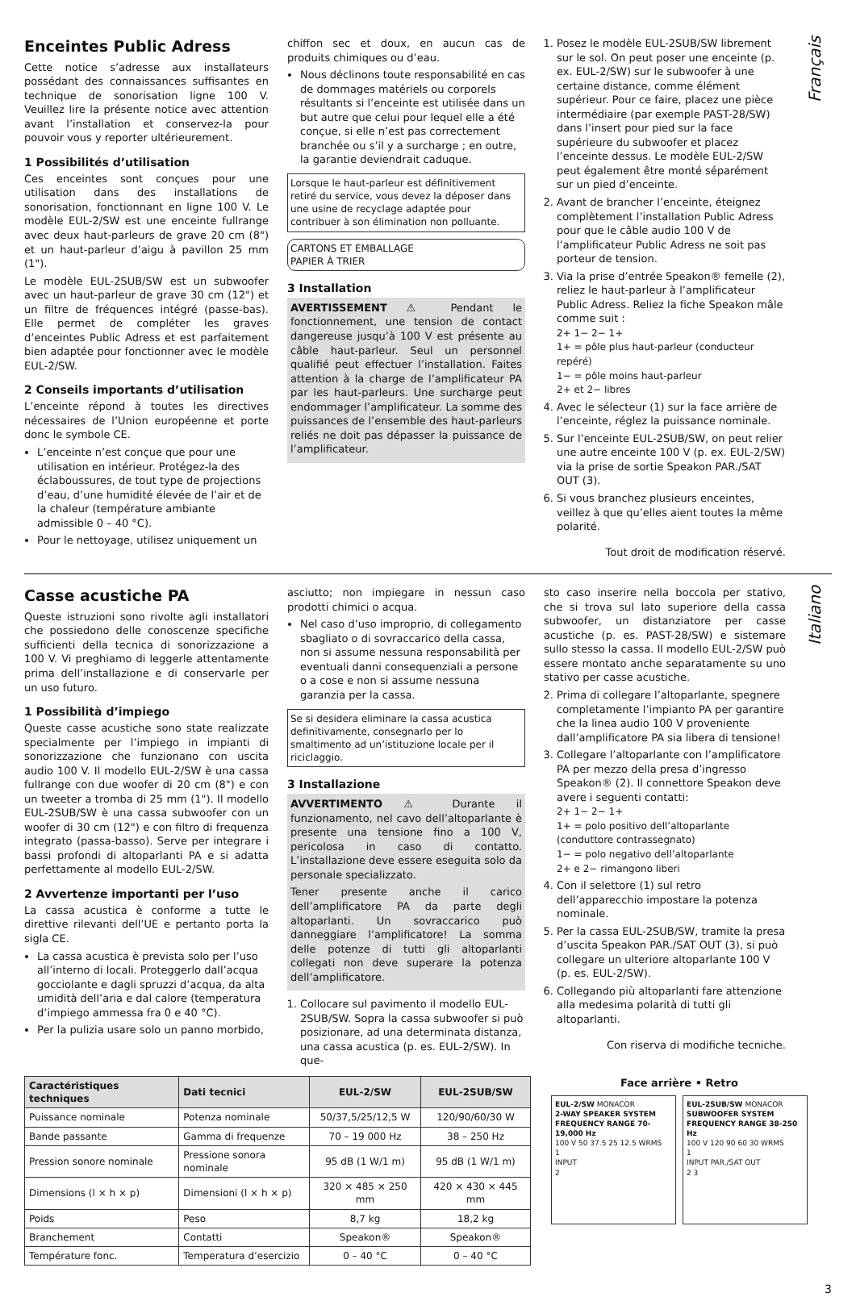Enceintes Public Adress
Cette notice s’adresse aux installateurs possédant des connaissances suffisantes en technique de sonorisation ligne 100 V. Veuillez lire la présente notice avec attention avant l’installation et conservez-la pour pouvoir vous y reporter ultérieurement.
1 Possibilités d’utilisation
Ces enceintes sont conçues pour une utilisation dans des installations de sonorisation, fonctionnant en ligne 100 V. Le modèle EUL-2/SW est une enceinte fullrange avec deux haut-parleurs de grave 20 cm (8") et un haut-parleur d’aigu à pavillon 25 mm (1").
Le modèle EUL-2SUB/SW est un subwoofer avec un haut-parleur de grave 30 cm (12") et un filtre de fréquences intégré (passe-bas). Elle permet de compléter les graves d’enceintes Public Adress et est parfaitement bien adaptée pour fonctionner avec le modèle EUL-2/SW.
2 Conseils importants d’utilisation
L’enceinte répond à toutes les directives nécessaires de l’Union européenne et porte donc le symbole CE.
L’enceinte n’est conçue que pour une utilisation en intérieur. Protégez-la des éclaboussures, de tout type de projections d’eau, d’une humidité élevée de l’air et de la chaleur (température ambiante admissible 0 – 40 °C).
Pour le nettoyage, utilisez uniquement un
chiffon sec et doux, en aucun cas de produits chimiques ou d’eau.
Nous déclinons toute responsabilité en cas de dommages matériels ou corporels résultants si l’enceinte est utilisée dans un but autre que celui pour lequel elle a été conçue, si elle n’est pas correctement branchée ou s’il y a surcharge ; en outre, la garantie deviendrait caduque.
Lorsque le haut-parleur est définitivement retiré du service, vous devez la déposer dans une usine de recyclage adaptée pour contribuer à son élimination non polluante.
CARTONS ET EMBALLAGE
PAPIER À TRIER
3 Installation
AVERTISSEMENT ⚠ Pendant le fonctionnement, une tension de contact dangereuse jusqu’à 100 V est présente au câble haut-parleur. Seul un personnel qualifié peut effectuer l’installation. Faites attention à la charge de l’amplificateur PA par les haut-parleurs. Une surcharge peut endommager l’amplificateur. La somme des puissances de l’ensemble des haut-parleurs reliés ne doit pas dépasser la puissance de l’amplificateur.
1. Posez le modèle EUL-2SUB/SW librement sur le sol. On peut poser une enceinte (p. ex. EUL-2/SW) sur le subwoofer à une certaine distance, comme élément supérieur. Pour ce faire, placez une pièce intermédiaire (par exemple PAST-28/SW) dans l’insert pour pied sur la face supérieure du subwoofer et placez l’enceinte dessus. Le modèle EUL-2/SW peut également être monté séparément sur un pied d’enceinte.
2. Avant de brancher l’enceinte, éteignez complètement l’installation Public Adress pour que le câble audio 100 V de l’amplificateur Public Adress ne soit pas porteur de tension.
3. Via la prise d’entrée Speakon® femelle (2), reliez le haut-parleur à l’amplificateur Public Adress. Reliez la fiche Speakon mâle comme suit :
2+ 1− 2− 1+
1+ = pôle plus haut-parleur (conducteur repéré)
1− = pôle moins haut-parleur
2+ et 2− libres
4. Avec le sélecteur (1) sur la face arrière de l’enceinte, réglez la puissance nominale.
5. Sur l’enceinte EUL-2SUB/SW, on peut relier une autre enceinte 100 V (p. ex. EUL-2/SW) via la prise de sortie Speakon PAR./SAT OUT (3).
6. Si vous branchez plusieurs enceintes, veillez à que qu’elles aient toutes la même polarité.
Tout droit de modification réservé.
Français
Casse acustiche PA
Queste istruzioni sono rivolte agli installatori che possiedono delle conoscenze specifiche sufficienti della tecnica di sonorizzazione a 100 V. Vi preghiamo di leggerle attentamente prima dell’installazione e di conservarle per un uso futuro.
1 Possibilità d’impiego
Queste casse acustiche sono state realizzate specialmente per l’impiego in impianti di sonorizzazione che funzionano con uscita audio 100 V. Il modello EUL-2/SW è una cassa fullrange con due woofer di 20 cm (8") e con un tweeter a tromba di 25 mm (1"). Il modello EUL-2SUB/SW è una cassa subwoofer con un woofer di 30 cm (12") e con filtro di frequenza integrato (passa-basso). Serve per integrare i bassi profondi di altoparlanti PA e si adatta perfettamente al modello EUL-2/SW.
2 Avvertenze importanti per l’uso
La cassa acustica è conforme a tutte le direttive rilevanti dell’UE e pertanto porta la sigla CE.
La cassa acustica è prevista solo per l’uso all’interno di locali. Proteggerlo dall’acqua gocciolante e dagli spruzzi d’acqua, da alta umidità dell’aria e dal calore (temperatura d’impiego ammessa fra 0 e 40 °C).
Per la pulizia usare solo un panno morbido,
asciutto; non impiegare in nessun caso prodotti chimici o acqua.
Nel caso d’uso improprio, di collegamento sbagliato o di sovraccarico della cassa, non si assume nessuna responsabilità per eventuali danni consequenziali a persone o a cose e non si assume nessuna garanzia per la cassa.
Se si desidera eliminare la cassa acustica definitivamente, consegnarlo per lo smaltimento ad un’istituzione locale per il riciclaggio.
3 Installazione
AVVERTIMENTO ⚠ Durante il funzionamento, nel cavo dell’altoparlante è presente una tensione fino a 100 V, pericolosa in caso di contatto. L’installazione deve essere eseguita solo da personale specializzato.
Tener presente anche il carico dell’amplificatore PA da parte degli altoparlanti. Un sovraccarico può danneggiare l’amplificatore! La somma delle potenze di tutti gli altoparlanti collegati non deve superare la potenza dell’amplificatore.
1. Collocare sul pavimento il modello EUL-2SUB/SW. Sopra la cassa subwoofer si può posizionare, ad una determinata distanza, una cassa acustica (p. es. EUL-2/SW). In que-
sto caso inserire nella boccola per stativo, che si trova sul lato superiore della cassa subwoofer, un distanziatore per casse acustiche (p. es. PAST-28/SW) e sistemare sullo stesso la cassa. Il modello EUL-2/SW può essere montato anche separatamente su uno stativo per casse acustiche.
2. Prima di collegare l’altoparlante, spegnere completamente l’impianto PA per garantire che la linea audio 100 V proveniente dall’amplificatore PA sia libera di tensione!
3. Collegare l’altoparlante con l’amplificatore PA per mezzo della presa d’ingresso Speakon® (2). Il connettore Speakon deve avere i seguenti contatti:
2+ 1− 2− 1+
1+ = polo positivo dell’altoparlante (conduttore contrassegnato)
1− = polo negativo dell’altoparlante
2+ e 2− rimangono liberi
4. Con il selettore (1) sul retro dell’apparecchio impostare la potenza nominale.
5. Per la cassa EUL-2SUB/SW, tramite la presa d’uscita Speakon PAR./SAT OUT (3), si può collegare un ulteriore altoparlante 100 V (p. es. EUL-2/SW).
6. Collegando più altoparlanti fare attenzione alla medesima polarità di tutti gli altoparlanti.
Con riserva di modifiche tecniche.
Italiano
| Caractéristiques techniques | Dati tecnici | EUL-2/SW | EUL-2SUB/SW |
| --- | --- | --- | --- |
| Puissance nominale | Potenza nominale | 50/37,5/25/12,5 W | 120/90/60/30 W |
| Bande passante | Gamma di frequenze | 70 – 19 000 Hz | 38 – 250 Hz |
| Pression sonore nominale | Pressione sonora nominale | 95 dB (1 W/1 m) | 95 dB (1 W/1 m) |
| Dimensions (l × h × p) | Dimensioni (l × h × p) | 320 × 485 × 250 mm | 420 × 430 × 445 mm |
| Poids | Peso | 8,7 kg | 18,2 kg |
| Branchement | Contatti | Speakon® | Speakon® |
| Température fonc. | Temperatura d’esercizio | 0 – 40 °C | 0 – 40 °C |
Face arrière • Retro
EUL-2/SW MONACOR
2-WAY SPEAKER SYSTEM FREQUENCY RANGE 70-19,000 Hz
100 V 50 37.5 25 12.5 WRMS
1
INPUT
2
EUL-2SUB/SW MONACOR
SUBWOOFER SYSTEM FREQUENCY RANGE 38-250 Hz
100 V 120 90 60 30 WRMS
1
INPUT PAR./SAT OUT
2 3
3